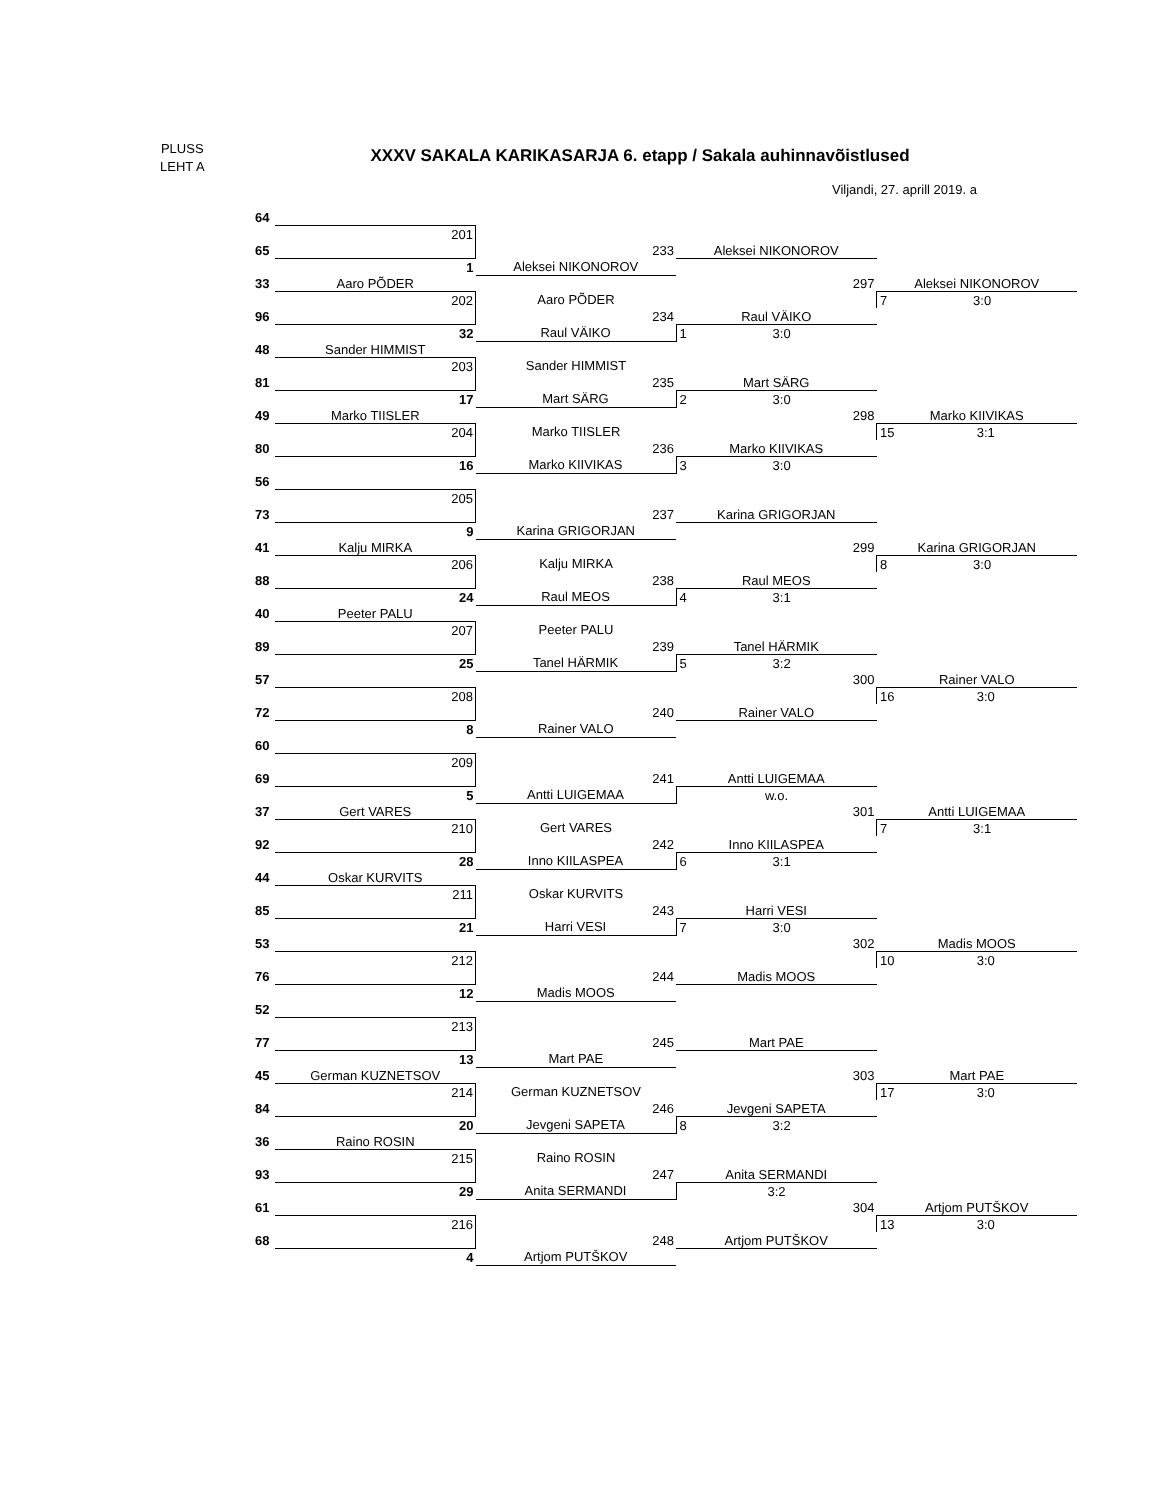PLUSS
LEHT A
XXXV SAKALA KARIKASARJA 6. etapp / Sakala auhinnavõistlused
Viljandi, 27. aprill 2019. a
| 64 | | | | |
| | 201 | | | |
| 65 | | 233 | Aleksei NIKONOROV | |
| | 1 | Aleksei NIKONOROV | | |
| 33 | Aaro PÕDER | | 297 | Aleksei NIKONOROV |
| | 202 | Aaro PÕDER | | 7 3:0 |
| 96 | | 234 | Raul VÄIKO | |
| | 32 | Raul VÄIKO | 1 3:0 | |
| 48 | Sander HIMMIST | | | |
| | 203 | Sander HIMMIST | | |
| 81 | | 235 | Mart SÄRG | |
| | 17 | Mart SÄRG | 2 3:0 | |
| 49 | Marko TIISLER | | 298 | Marko KIIVIKAS |
| | 204 | Marko TIISLER | | 15 3:1 |
| 80 | | 236 | Marko KIIVIKAS | |
| | 16 | Marko KIIVIKAS | 3 3:0 | |
| 56 | | | | |
| | 205 | | | |
| 73 | | 237 | Karina GRIGORJAN | |
| | 9 | Karina GRIGORJAN | | |
| 41 | Kalju MIRKA | | 299 | Karina GRIGORJAN |
| | 206 | Kalju MIRKA | | 8 3:0 |
| 88 | | 238 | Raul MEOS | |
| | 24 | Raul MEOS | 4 3:1 | |
| 40 | Peeter PALU | | | |
| | 207 | Peeter PALU | | |
| 89 | | 239 | Tanel HÄRMIK | |
| | 25 | Tanel HÄRMIK | 5 3:2 | |
| 57 | | | 300 | Rainer VALO |
| | 208 | | | 16 3:0 |
| 72 | | 240 | Rainer VALO | |
| | 8 | Rainer VALO | | |
| 60 | | | | |
| | 209 | | | |
| 69 | | 241 | Antti LUIGEMAA | |
| | 5 | Antti LUIGEMAA | w.o. | |
| 37 | Gert VARES | | 301 | Antti LUIGEMAA |
| | 210 | Gert VARES | | 7 3:1 |
| 92 | | 242 | Inno KIILASPEA | |
| | 28 | Inno KIILASPEA | 6 3:1 | |
| 44 | Oskar KURVITS | | | |
| | 211 | Oskar KURVITS | | |
| 85 | | 243 | Harri VESI | |
| | 21 | Harri VESI | 7 3:0 | |
| 53 | | | 302 | Madis MOOS |
| | 212 | | | 10 3:0 |
| 76 | | 244 | Madis MOOS | |
| | 12 | Madis MOOS | | |
| 52 | | | | |
| | 213 | | | |
| 77 | | 245 | Mart PAE | |
| | 13 | Mart PAE | | |
| 45 | German KUZNETSOV | | 303 | Mart PAE |
| | 214 | German KUZNETSOV | | 17 3:0 |
| 84 | | 246 | Jevgeni SAPETA | |
| | 20 | Jevgeni SAPETA | 8 3:2 | |
| 36 | Raino ROSIN | | | |
| | 215 | Raino ROSIN | | |
| 93 | | 247 | Anita SERMANDI | |
| | 29 | Anita SERMANDI | 3:2 | |
| 61 | | | 304 | Artjom PUTŠKOV |
| | 216 | | | 13 3:0 |
| 68 | | 248 | Artjom PUTŠKOV | |
| | 4 | Artjom PUTŠKOV | | |